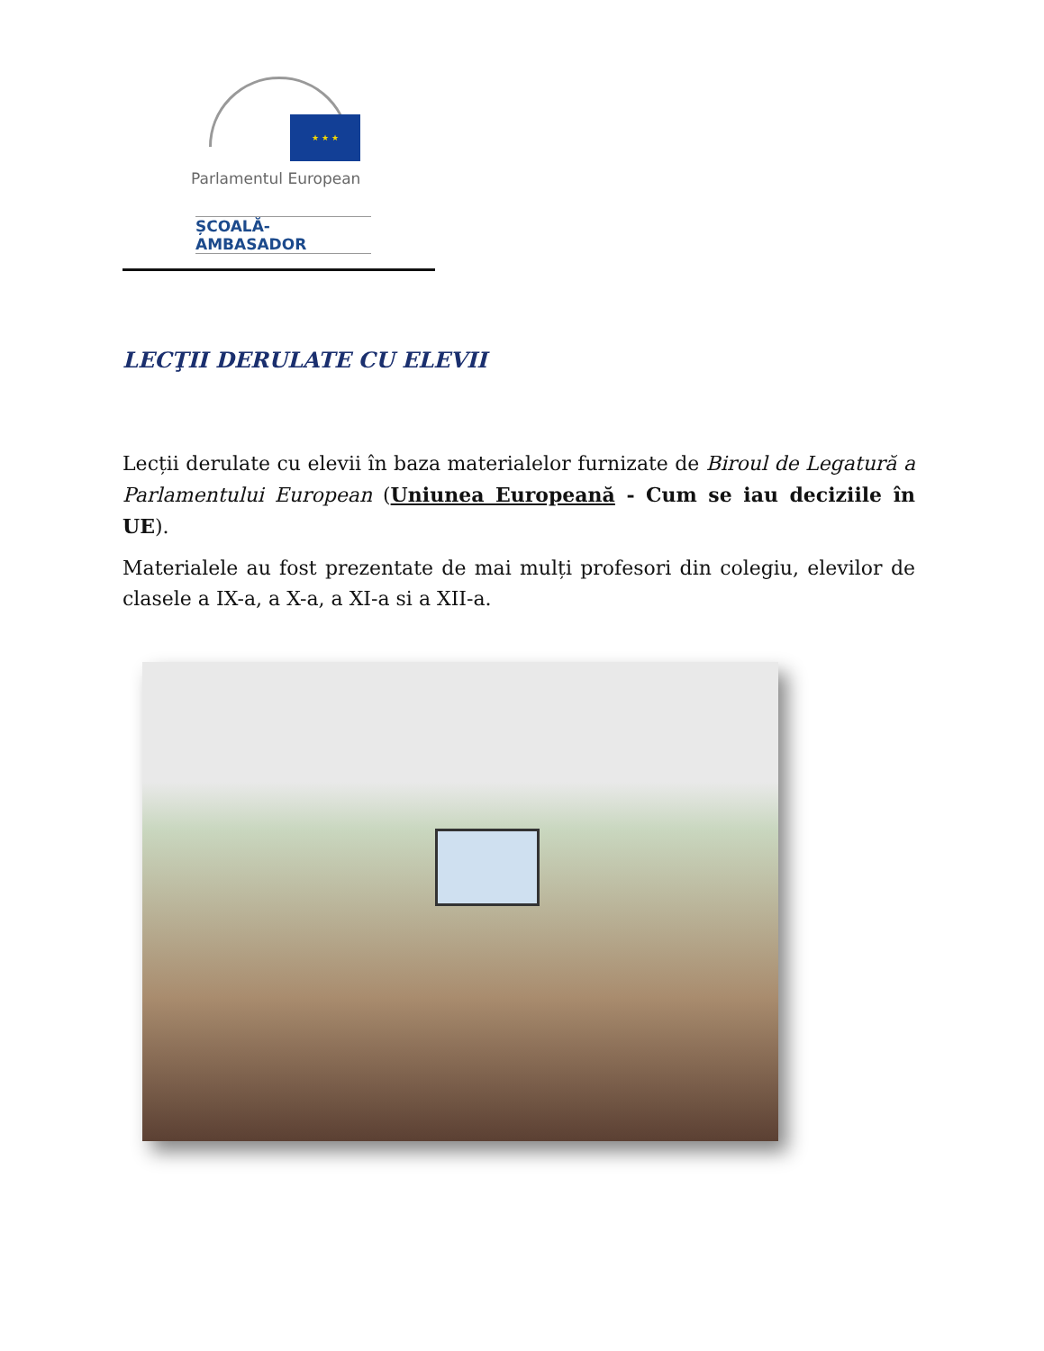★ ★ ★
Parlamentul European
ȘCOALĂ-AMBASADOR
LECŢII DERULATE CU ELEVII
Lecții derulate cu elevii în baza materialelor furnizate de Biroul de Legatură a Parlamentului European (Uniunea Europeană - Cum se iau deciziile în UE).
Materialele au fost prezentate de mai mulți profesori din colegiu, elevilor de clasele a IX-a, a X-a, a XI-a si a XII-a.